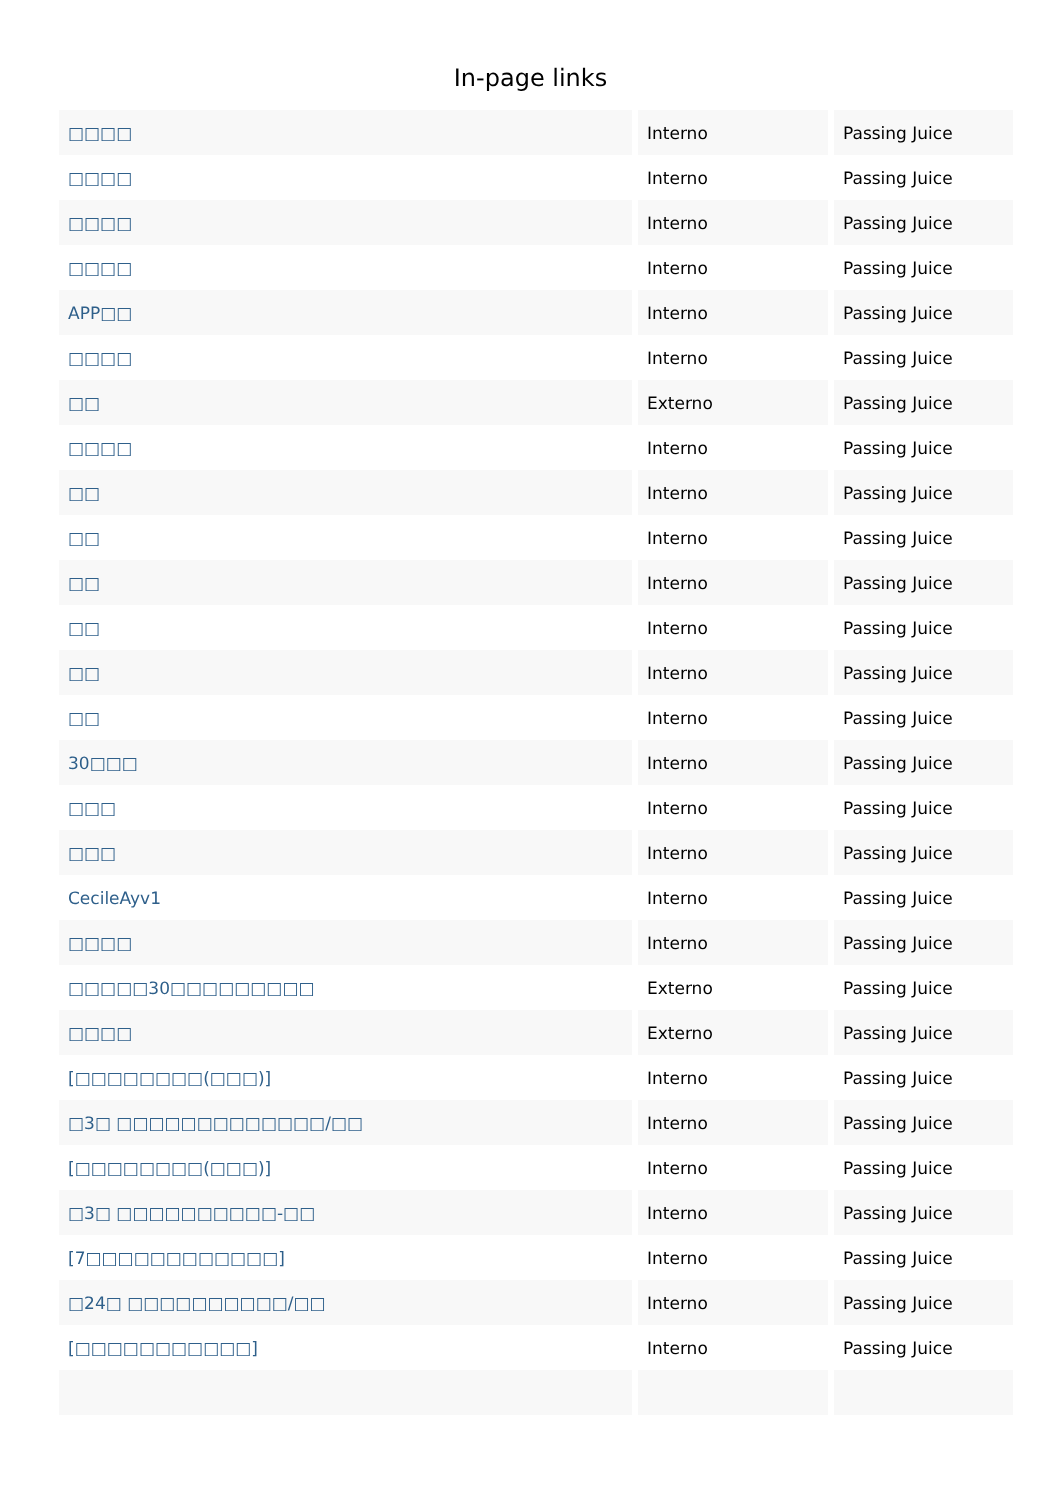In-page links
| □□□□ | Interno | Passing Juice |
| □□□□ | Interno | Passing Juice |
| □□□□ | Interno | Passing Juice |
| □□□□ | Interno | Passing Juice |
| APP□□ | Interno | Passing Juice |
| □□□□ | Interno | Passing Juice |
| □□ | Externo | Passing Juice |
| □□□□ | Interno | Passing Juice |
| □□ | Interno | Passing Juice |
| □□ | Interno | Passing Juice |
| □□ | Interno | Passing Juice |
| □□ | Interno | Passing Juice |
| □□ | Interno | Passing Juice |
| □□ | Interno | Passing Juice |
| 30□□□ | Interno | Passing Juice |
| □□□ | Interno | Passing Juice |
| □□□ | Interno | Passing Juice |
| CecileAyv1 | Interno | Passing Juice |
| □□□□ | Interno | Passing Juice |
| □□□□□30□□□□□□□□□ | Externo | Passing Juice |
| □□□□ | Externo | Passing Juice |
| [□□□□□□□□(□□□)] | Interno | Passing Juice |
| □3□ □□□□□□□□□□□□□/□□ | Interno | Passing Juice |
| [□□□□□□□□(□□□)] | Interno | Passing Juice |
| □3□ □□□□□□□□□□-□□ | Interno | Passing Juice |
| [7□□□□□□□□□□□□] | Interno | Passing Juice |
| □24□ □□□□□□□□□□/□□ | Interno | Passing Juice |
| [□□□□□□□□□□□] | Interno | Passing Juice |